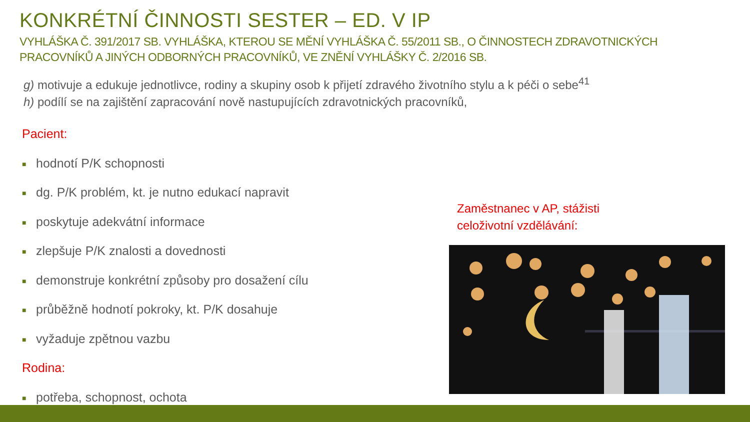KONKRÉTNÍ ČINNOSTI SESTER – ED. V IP
VYHLÁŠKA Č. 391/2017 SB. VYHLÁŠKA, KTEROU SE MĚNÍ VYHLÁŠKA Č. 55/2011 SB., O ČINNOSTECH ZDRAVOTNICKÝCH
PRACOVNÍKŮ A JINÝCH ODBORNÝCH PRACOVNÍKŮ, VE ZNĚNÍ VYHLÁŠKY Č. 2/2016 SB.
g) motivuje a edukuje jednotlivce, rodiny a skupiny osob k přijetí zdravého životního stylu a k péči o sebe<sup>41</sup>
h) podílí se na zajištění zapracování nově nastupujících zdravotnických pracovníků,
Pacient:
■ hodnotí P/K schopnosti
■ dg. P/K problém, kt. je nutno edukací napravit
■ poskytuje adekvátní informace
■ zlepšuje P/K znalosti a dovednosti
■ demonstruje konkrétní způsoby pro dosažení cílu
■ průběžně hodnotí pokroky, kt. P/K dosahuje
■ vyžaduje zpětnou vazbu
Rodina:
■ potřeba, schopnost, ochota
Zaměstnanec v AP, stážisti
celoživotní vzdělávání: